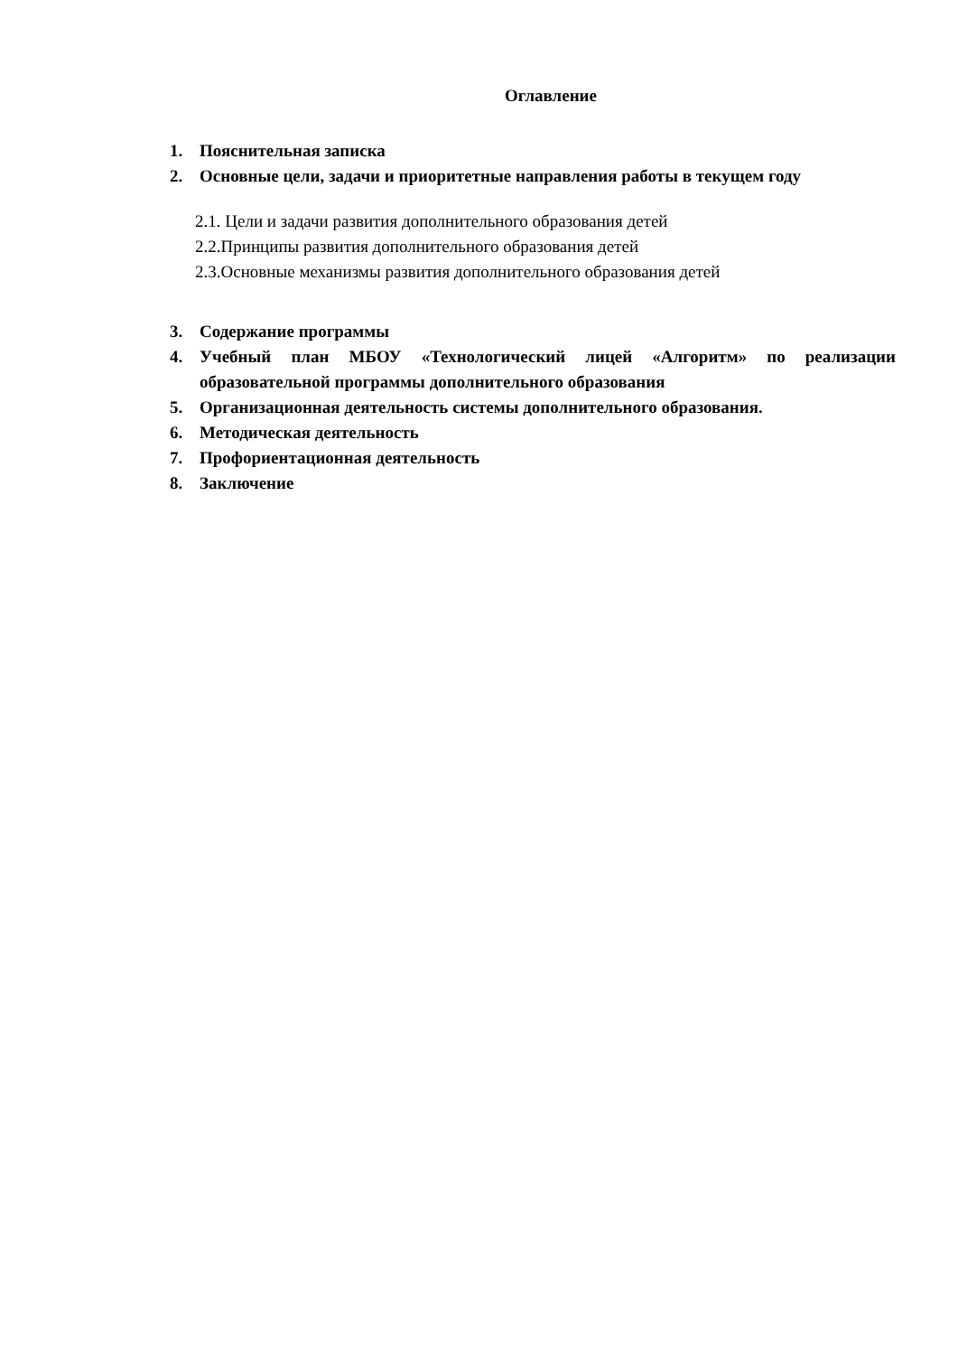Оглавление
1. Пояснительная записка
2. Основные цели, задачи и приоритетные направления работы в текущем году
2.1. Цели и задачи развития дополнительного образования детей
2.2.Принципы развития дополнительного образования детей
2.3.Основные механизмы развития дополнительного образования детей
3. Содержание программы
4. Учебный план МБОУ «Технологический лицей «Алгоритм» по реализации образовательной программы дополнительного образования
5. Организационная деятельность системы дополнительного образования.
6. Методическая деятельность
7. Профориентационная деятельность
8. Заключение